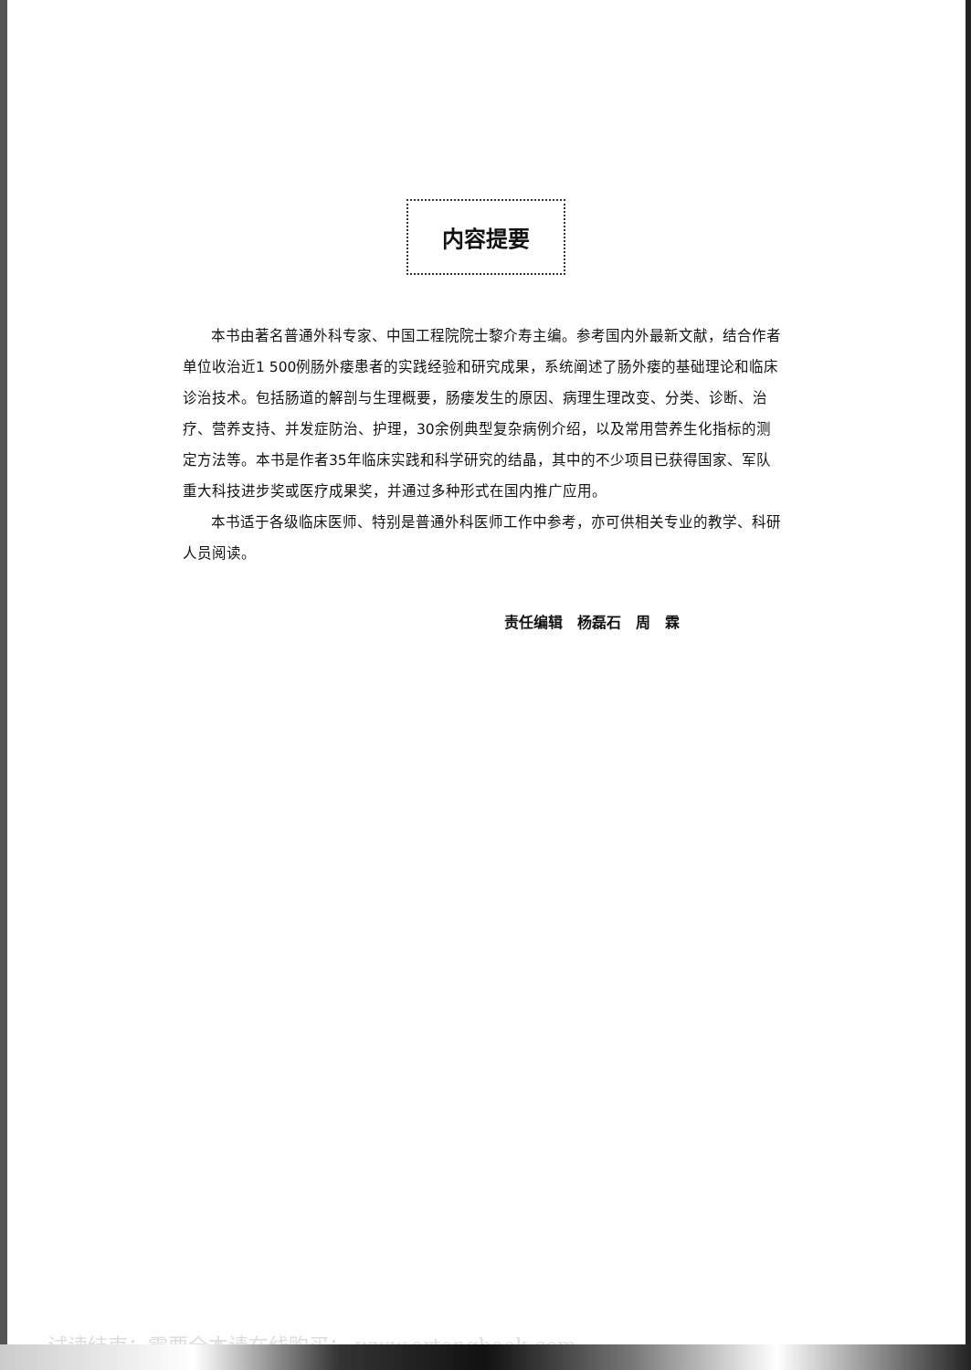内容提要
本书由著名普通外科专家、中国工程院院士黎介寿主编。参考国内外最新文献，结合作者单位收治近1 500例肠外瘘患者的实践经验和研究成果，系统阐述了肠外瘘的基础理论和临床诊治技术。包括肠道的解剖与生理概要，肠瘘发生的原因、病理生理改变、分类、诊断、治疗、营养支持、并发症防治、护理，30余例典型复杂病例介绍，以及常用营养生化指标的测定方法等。本书是作者35年临床实践和科学研究的结晶，其中的不少项目已获得国家、军队重大科技进步奖或医疗成果奖，并通过多种形式在国内推广应用。
本书适于各级临床医师、特别是普通外科医师工作中参考，亦可供相关专业的教学、科研人员阅读。
责任编辑　杨磊石　周　霖
试读结束：需要全本请在线购买： www.ertongbook.com